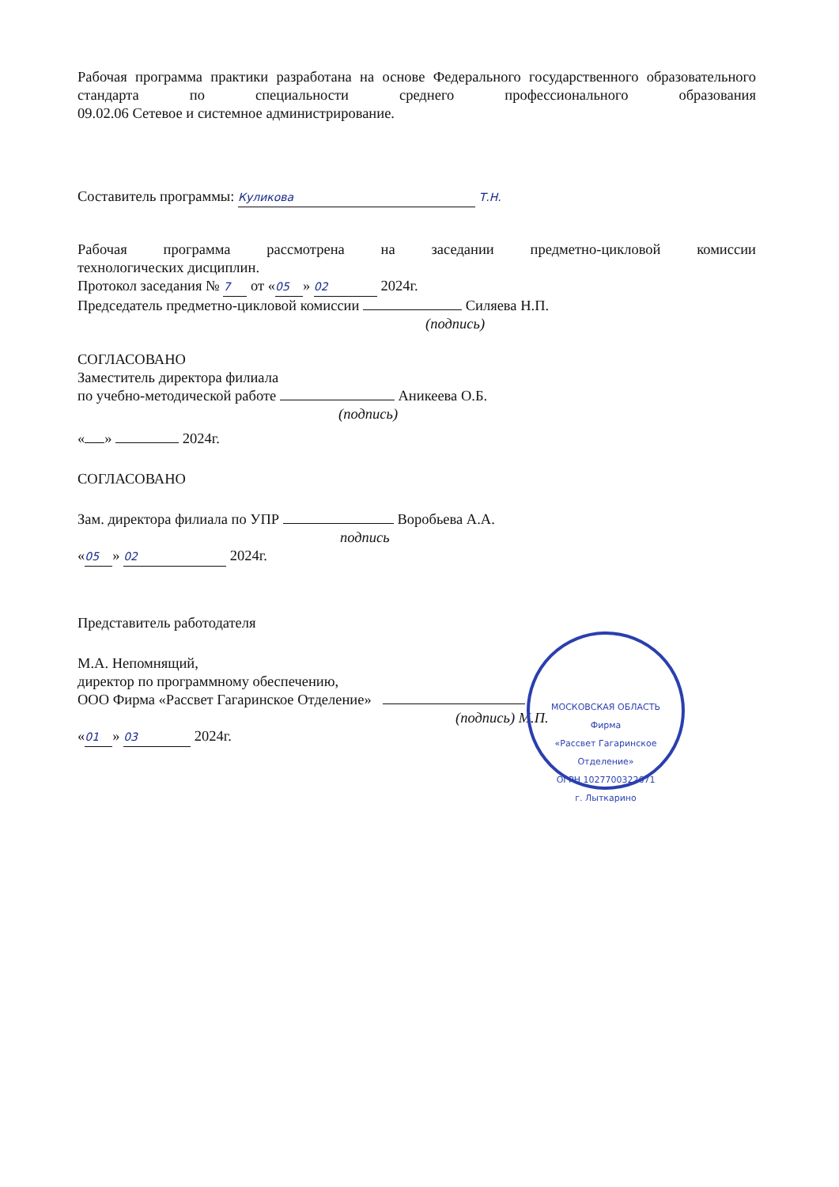Рабочая программа практики разработана на основе Федерального государственного образовательного стандарта по специальности среднего профессионального образования
09.02.06 Сетевое и системное администрирование.
Составитель программы: Куликова Т.Н.
Рабочая программа рассмотрена на заседании предметно-цикловой комиссии
технологических дисциплин.
Протокол заседания № 7 от « 05 » 02 2024г.
Председатель предметно-цикловой комиссии Силяева Н.П.
(подпись)
СОГЛАСОВАНО
Заместитель директора филиала
по учебно-методической работе Аникеева О.Б.
(подпись)
« » 2024г.
СОГЛАСОВАНО
Зам. директора филиала по УПР Воробьева А.А.
подпись
« 05 » 02 2024г.
Представитель работодателя
М.А. Непомнящий,
директор по программному обеспечению,
ООО Фирма «Рассвет Гагаринское Отделение»
(подпись) М.П.
« 01 » 03 2024г.
МОСКОВСКАЯ ОБЛАСТЬ
Фирма
«Рассвет Гагаринское Отделение»
ОГРН 1027700322671
г. Лыткарино